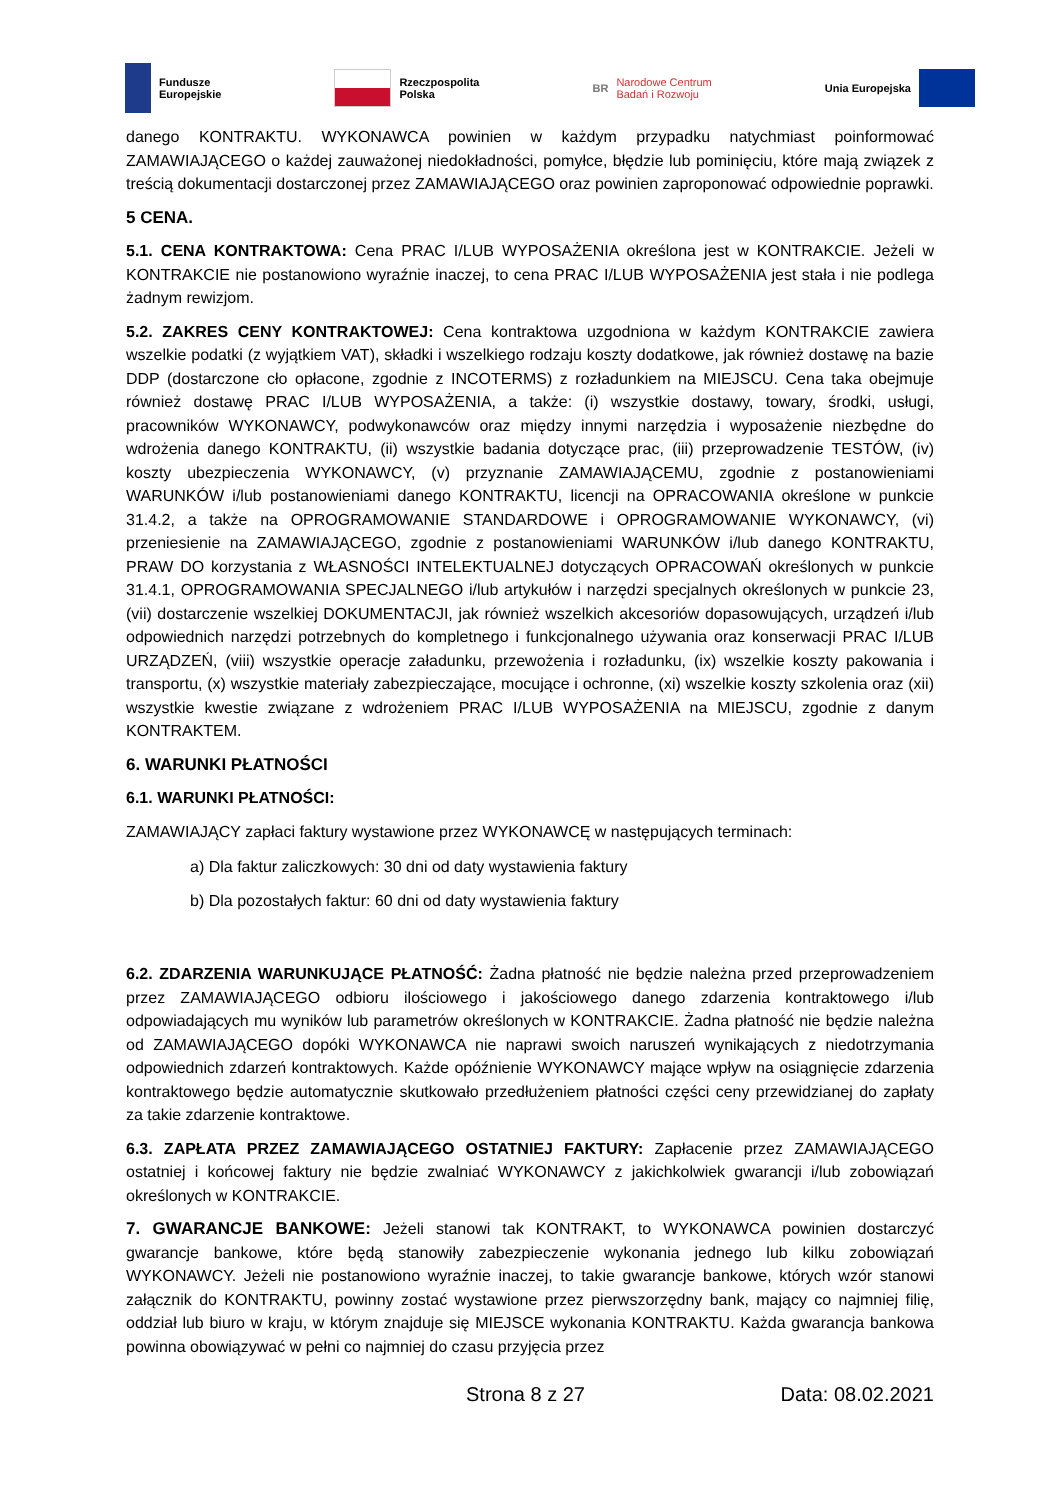Fundusze
Europejskie
Rzeczpospolita
Polska
BR Narodowe Centrum
Badań i Rozwoju
Unia Europejska
danego KONTRAKTU. WYKONAWCA powinien w każdym przypadku natychmiast poinformować ZAMAWIAJĄCEGO o każdej zauważonej niedokładności, pomyłce, błędzie lub pominięciu, które mają związek z treścią dokumentacji dostarczonej przez ZAMAWIAJĄCEGO oraz powinien zaproponować odpowiednie poprawki.
5 CENA.
5.1. CENA KONTRAKTOWA: Cena PRAC I/LUB WYPOSAŻENIA określona jest w KONTRAKCIE. Jeżeli w KONTRAKCIE nie postanowiono wyraźnie inaczej, to cena PRAC I/LUB WYPOSAŻENIA jest stała i nie podlega żadnym rewizjom.
5.2. ZAKRES CENY KONTRAKTOWEJ: Cena kontraktowa uzgodniona w każdym KONTRAKCIE zawiera wszelkie podatki (z wyjątkiem VAT), składki i wszelkiego rodzaju koszty dodatkowe, jak również dostawę na bazie DDP (dostarczone cło opłacone, zgodnie z INCOTERMS) z rozładunkiem na MIEJSCU. Cena taka obejmuje również dostawę PRAC I/LUB WYPOSAŻENIA, a także: (i) wszystkie dostawy, towary, środki, usługi, pracowników WYKONAWCY, podwykonawców oraz między innymi narzędzia i wyposażenie niezbędne do wdrożenia danego KONTRAKTU, (ii) wszystkie badania dotyczące prac, (iii) przeprowadzenie TESTÓW, (iv) koszty ubezpieczenia WYKONAWCY, (v) przyznanie ZAMAWIAJĄCEMU, zgodnie z postanowieniami WARUNKÓW i/lub postanowieniami danego KONTRAKTU, licencji na OPRACOWANIA określone w punkcie 31.4.2, a także na OPROGRAMOWANIE STANDARDOWE i OPROGRAMOWANIE WYKONAWCY, (vi) przeniesienie na ZAMAWIAJĄCEGO, zgodnie z postanowieniami WARUNKÓW i/lub danego KONTRAKTU, PRAW DO korzystania z WŁASNOŚCI INTELEKTUALNEJ dotyczących OPRACOWAŃ określonych w punkcie 31.4.1, OPROGRAMOWANIA SPECJALNEGO i/lub artykułów i narzędzi specjalnych określonych w punkcie 23, (vii) dostarczenie wszelkiej DOKUMENTACJI, jak również wszelkich akcesoriów dopasowujących, urządzeń i/lub odpowiednich narzędzi potrzebnych do kompletnego i funkcjonalnego używania oraz konserwacji PRAC I/LUB URZĄDZEŃ, (viii) wszystkie operacje załadunku, przewożenia i rozładunku, (ix) wszelkie koszty pakowania i transportu, (x) wszystkie materiały zabezpieczające, mocujące i ochronne, (xi) wszelkie koszty szkolenia oraz (xii) wszystkie kwestie związane z wdrożeniem PRAC I/LUB WYPOSAŻENIA na MIEJSCU, zgodnie z danym KONTRAKTEM.
6. WARUNKI PŁATNOŚCI
6.1. WARUNKI PŁATNOŚCI:
ZAMAWIAJĄCY zapłaci faktury wystawione przez WYKONAWCĘ w następujących terminach:
a) Dla faktur zaliczkowych: 30 dni od daty wystawienia faktury
b) Dla pozostałych faktur: 60 dni od daty wystawienia faktury
6.2. ZDARZENIA WARUNKUJĄCE PŁATNOŚĆ: Żadna płatność nie będzie należna przed przeprowadzeniem przez ZAMAWIAJĄCEGO odbioru ilościowego i jakościowego danego zdarzenia kontraktowego i/lub odpowiadających mu wyników lub parametrów określonych w KONTRAKCIE. Żadna płatność nie będzie należna od ZAMAWIAJĄCEGO dopóki WYKONAWCA nie naprawi swoich naruszeń wynikających z niedotrzymania odpowiednich zdarzeń kontraktowych. Każde opóźnienie WYKONAWCY mające wpływ na osiągnięcie zdarzenia kontraktowego będzie automatycznie skutkowało przedłużeniem płatności części ceny przewidzianej do zapłaty za takie zdarzenie kontraktowe.
6.3. ZAPŁATA PRZEZ ZAMAWIAJĄCEGO OSTATNIEJ FAKTURY: Zapłacenie przez ZAMAWIAJĄCEGO ostatniej i końcowej faktury nie będzie zwalniać WYKONAWCY z jakichkolwiek gwarancji i/lub zobowiązań określonych w KONTRAKCIE.
7. GWARANCJE BANKOWE: Jeżeli stanowi tak KONTRAKT, to WYKONAWCA powinien dostarczyć gwarancje bankowe, które będą stanowiły zabezpieczenie wykonania jednego lub kilku zobowiązań WYKONAWCY. Jeżeli nie postanowiono wyraźnie inaczej, to takie gwarancje bankowe, których wzór stanowi załącznik do KONTRAKTU, powinny zostać wystawione przez pierwszorzędny bank, mający co najmniej filię, oddział lub biuro w kraju, w którym znajduje się MIEJSCE wykonania KONTRAKTU. Każda gwarancja bankowa powinna obowiązywać w pełni co najmniej do czasu przyjęcia przez
Strona 8 z 27 Data: 08.02.2021